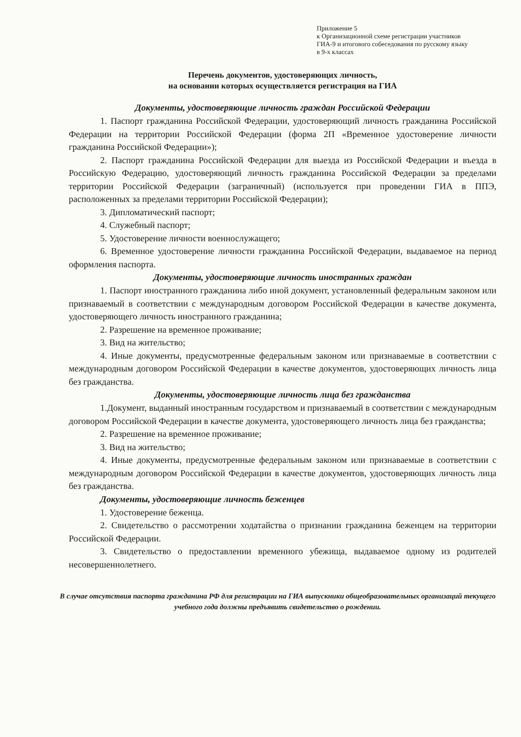Приложение 5
к Организационной схеме регистрации участников
ГИА-9 и итогового собеседования по русскому языку
в 9-х классах
Перечень документов, удостоверяющих личность,
на основании которых осуществляется регистрация на ГИА
Документы, удостоверяющие личность граждан Российской Федерации
1. Паспорт гражданина Российской Федерации, удостоверяющий личность гражданина Российской Федерации на территории Российской Федерации (форма 2П «Временное удостоверение личности гражданина Российской Федерации»);
2. Паспорт гражданина Российской Федерации для выезда из Российской Федерации и въезда в Российскую Федерацию, удостоверяющий личность гражданина Российской Федерации за пределами территории Российской Федерации (заграничный) (используется при проведении ГИА в ППЭ, расположенных за пределами территории Российской Федерации);
3. Дипломатический паспорт;
4. Служебный паспорт;
5. Удостоверение личности военнослужащего;
6. Временное удостоверение личности гражданина Российской Федерации, выдаваемое на период оформления паспорта.
Документы, удостоверяющие личность иностранных граждан
1. Паспорт иностранного гражданина либо иной документ, установленный федеральным законом или признаваемый в соответствии с международным договором Российской Федерации в качестве документа, удостоверяющего личность иностранного гражданина;
2. Разрешение на временное проживание;
3. Вид на жительство;
4. Иные документы, предусмотренные федеральным законом или признаваемые в соответствии с международным договором Российской Федерации в качестве документов, удостоверяющих личность лица без гражданства.
Документы, удостоверяющие личность лица без гражданства
1.Документ, выданный иностранным государством и признаваемый в соответствии с международным договором Российской Федерации в качестве документа, удостоверяющего личность лица без гражданства;
2. Разрешение на временное проживание;
3. Вид на жительство;
4. Иные документы, предусмотренные федеральным законом или признаваемые в соответствии с международным договором Российской Федерации в качестве документов, удостоверяющих личность лица без гражданства.
Документы, удостоверяющие личность беженцев
1. Удостоверение беженца.
2. Свидетельство о рассмотрении ходатайства о признании гражданина беженцем на территории Российской Федерации.
3. Свидетельство о предоставлении временного убежища, выдаваемое одному из родителей несовершеннолетнего.
В случае отсутствия паспорта гражданина РФ для регистрации на ГИА выпускники общеобразовательных организаций текущего учебного года должны предъявить свидетельство о рождении.